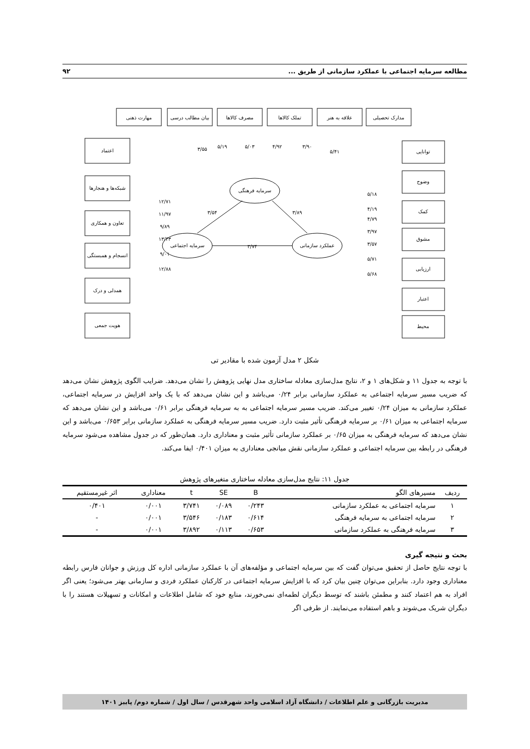مطالعه سرمایه اجتماعی با عملکرد سازمانی از طریق ... ۹۲
مهارت ذهنی
بیان مطالب درسی
مصرف کالاها
تملک کالاها
علاقه به هنر
مدارک تحصیلی
اعتماد
شبکه‌ها و هنجارها
تعاون و همکاری
انسجام و همبستگی
همدلی و درک
هویت جمعی
توانایی
وضوح
کمک
مشوق
ارزیابی
اعتبار
محیط
سرمایه فرهنگی
سرمایه اجتماعی
عملکرد سازمانی
۳/۷۴
۳/۵۴
۳/۸۹
۳/۵۵
۵/۱۹
۵/۰۳
۴/۹۲
۳/۹۰
۵/۴۱
۱۲/۷۱
۱۱/۹۷
۹/۸۹
۱۳/۴۳
۹/۰۱
۱۲/۸۸
۵/۱۸
۴/۱۹
۴/۷۹
۳/۹۷
۳/۵۷
۵/۷۱
۵/۶۸
شکل ۲ مدل آزمون شده با مقادیر تی
با توجه به جدول ۱۱ و شکل‌های ۱ و ۲، نتایج مدل‌سازی معادله ساختاری مدل نهایی پژوهش را نشان می‌دهد. ضرایب الگوی پژوهش نشان می‌دهد که ضریب مسیر سرمایه اجتماعی به عملکرد سازمانی برابر ۰/۲۴ می‌باشد و این نشان می‌دهد که با یک واحد افزایش در سرمایه اجتماعی، عملکرد سازمانی به میزان ۰/۲۴ تغییر می‌کند. ضریب مسیر سرمایه اجتماعی به به سرمایه فرهنگی برابر ۰/۶۱ می‌باشد و این نشان می‌دهد که سرمایه اجتماعی به میزان ۰/۶۱ بر سرمایه فرهنگی تأثیر مثبت دارد. ضریب مسیر سرمایه فرهنگی به عملکرد سازمانی برابر ۰/۶۵۳ می‌باشد و این نشان می‌دهد که سرمایه فرهنگی به میزان ۰/۶۵ بر عملکرد سازمانی تأثیر مثبت و معناداری دارد. همان‌طور که در جدول مشاهده می‌شود سرمایه فرهنگی در رابطه بین سرمایه اجتماعی و عملکرد سازمانی نقش میانجی معناداری به میزان ۰/۴۰۱ ایفا می‌کند.
جدول ۱۱: نتایج مدل‌سازی معادله ساختاری متغیرهای پژوهش
| ردیف | مسیرهای الگو | B | SE | t | معناداری | اثر غیرمستقیم |
| --- | --- | --- | --- | --- | --- | --- |
| ۱ | سرمایه اجتماعی به عملکرد سازمانی | ۰/۲۴۳ | ۰/۰۸۹ | ۳/۷۴۱ | ۰/۰۰۱ | ۰/۴۰۱ |
| ۲ | سرمایه اجتماعی به سرمایه فرهنگی | ۰/۶۱۴ | ۰/۱۸۳ | ۳/۵۴۶ | ۰/۰۰۱ | - |
| ۳ | سرمایه فرهنگی به عملکرد سازمانی | ۰/۶۵۳ | ۰/۱۱۳ | ۳/۸۹۲ | ۰/۰۰۱ | - |
بحث و نتیجه گیری
با توجه نتایج حاصل از تحقیق می‌توان گفت که بین سرمایه اجتماعی و مؤلفه‌های آن با عملکرد سازمانی اداره کل ورزش و جوانان فارس رابطه معناداری وجود دارد. بنابراین می‌توان چنین بیان کرد که با افزایش سرمایه اجتماعی در کارکنان عملکرد فردی و سازمانی بهتر می‌شود؛ یعنی اگر افراد به هم اعتماد کنند و مطمئن باشند که توسط دیگران لطمه‌ای نمی‌خورند، منابع خود که شامل اطلاعات و امکانات و تسهیلات هستند را با دیگران شریک می‌شوند و باهم استفاده می‌نمایند. از طرفی اگر
مدیریت بازرگانی و علم اطلاعات / دانشگاه آزاد اسلامی واحد شهرقدس / سال اول / شماره دوم/ پاییز ۱۴۰۱